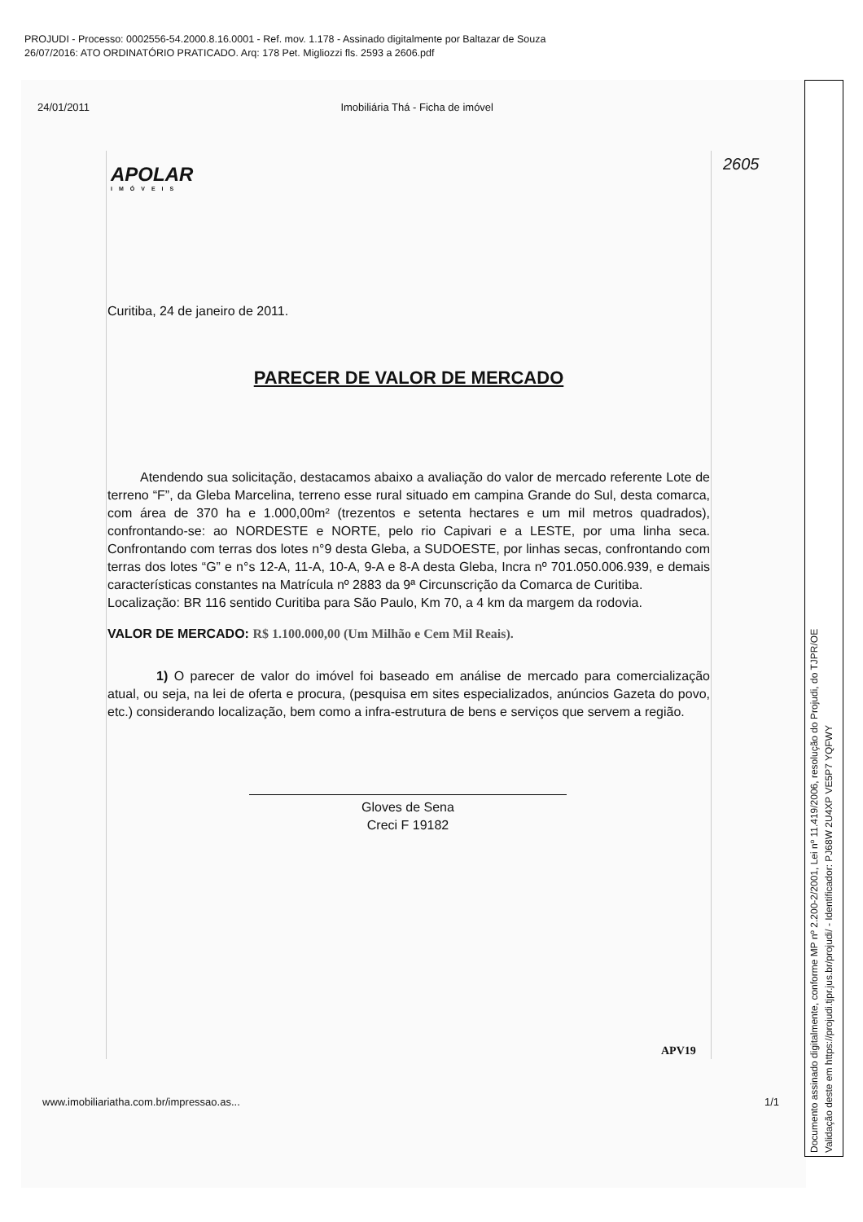PROJUDI - Processo: 0002556-54.2000.8.16.0001 - Ref. mov. 1.178 - Assinado digitalmente por Baltazar de Souza
26/07/2016: ATO ORDINATÓRIO PRATICADO. Arq: 178 Pet. Migliozzi fls. 2593 a 2606.pdf
24/01/2011 Imobiliária Thá - Ficha de imóvel
APOLAR
IMÓVEIS
2605
Curitiba, 24 de janeiro de 2011.
PARECER DE VALOR DE MERCADO
Atendendo sua solicitação, destacamos abaixo a avaliação do valor de mercado referente Lote de terreno “F”, da Gleba Marcelina, terreno esse rural situado em campina Grande do Sul, desta comarca, com área de 370 ha e 1.000,00m² (trezentos e setenta hectares e um mil metros quadrados), confrontando-se: ao NORDESTE e NORTE, pelo rio Capivari e a LESTE, por uma linha seca. Confrontando com terras dos lotes n°9 desta Gleba, a SUDOESTE, por linhas secas, confrontando com terras dos lotes “G” e n°s 12-A, 11-A, 10-A, 9-A e 8-A desta Gleba, Incra nº 701.050.006.939, e demais características constantes na Matrícula nº 2883 da 9ª Circunscrição da Comarca de Curitiba.
Localização: BR 116 sentido Curitiba para São Paulo, Km 70, a 4 km da margem da rodovia.
VALOR DE MERCADO: R$ 1.100.000,00 (Um Milhão e Cem Mil Reais).
1) O parecer de valor do imóvel foi baseado em análise de mercado para comercialização atual, ou seja, na lei de oferta e procura, (pesquisa em sites especializados, anúncios Gazeta do povo, etc.) considerando localização, bem como a infra-estrutura de bens e serviços que servem a região.
Gloves de Sena
Creci F 19182
APV19
www.imobiliariatha.com.br/impressao.as... 1/1
Documento assinado digitalmente, conforme MP nº 2.200-2/2001, Lei nº 11.419/2006, resolução do Projudi, do TJPR/OE
Validação deste em https://projudi.tjpr.jus.br/projudi/ - Identificador: PJ68W 2U4XP VE5P7 YQFWY